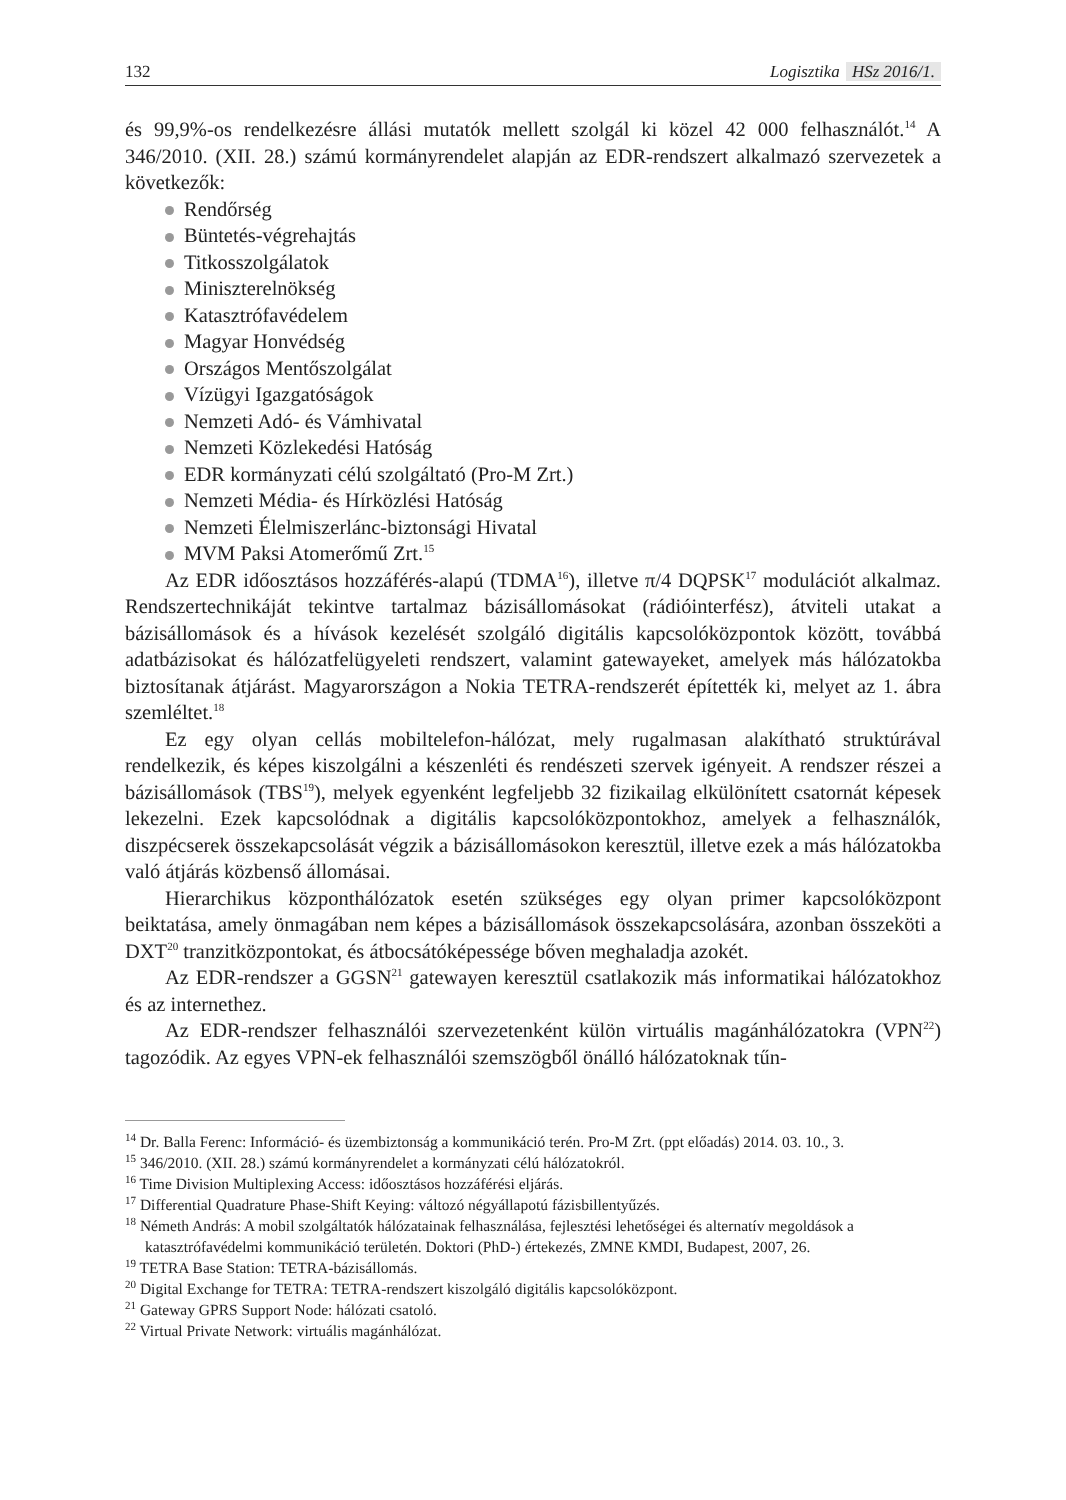132 Logisztika HSz 2016/1.
és 99,9%-os rendelkezésre állási mutatók mellett szolgál ki közel 42 000 felhasználót.<sup>14</sup> A 346/2010. (XII. 28.) számú kormányrendelet alapján az EDR-rendszert alkalmazó szervezetek a következők:
Rendőrség
Büntetés-végrehajtás
Titkosszolgálatok
Miniszterelnökség
Katasztrófavédelem
Magyar Honvédség
Országos Mentőszolgálat
Vízügyi Igazgatóságok
Nemzeti Adó- és Vámhivatal
Nemzeti Közlekedési Hatóság
EDR kormányzati célú szolgáltató (Pro-M Zrt.)
Nemzeti Média- és Hírközlési Hatóság
Nemzeti Élelmiszerlánc-biztonsági Hivatal
MVM Paksi Atomerőmű Zrt.<sup>15</sup>
Az EDR időosztásos hozzáférés-alapú (TDMA<sup>16</sup>), illetve π/4 DQPSK<sup>17</sup> modulációt alkalmaz. Rendszertechnikáját tekintve tartalmaz bázisállomásokat (rádióinterfész), átviteli utakat a bázisállomások és a hívások kezelését szolgáló digitális kapcsolóközpontok között, továbbá adatbázisokat és hálózatfelügyeleti rendszert, valamint gatewayeket, amelyek más hálózatokba biztosítanak átjárást. Magyarországon a Nokia TETRA-rendszerét építették ki, melyet az 1. ábra szemléltet.<sup>18</sup>
Ez egy olyan cellás mobiltelefon-hálózat, mely rugalmasan alakítható struktúrával rendelkezik, és képes kiszolgálni a készenléti és rendészeti szervek igényeit. A rendszer részei a bázisállomások (TBS<sup>19</sup>), melyek egyenként legfeljebb 32 fizikailag elkülönített csatornát képesek lekezelni. Ezek kapcsolódnak a digitális kapcsolóközpontokhoz, amelyek a felhasználók, diszpécserek összekapcsolását végzik a bázisállomásokon keresztül, illetve ezek a más hálózatokba való átjárás közbenső állomásai.
Hierarchikus központhálózatok esetén szükséges egy olyan primer kapcsolóközpont beiktatása, amely önmagában nem képes a bázisállomások összekapcsolására, azonban összeköti a DXT<sup>20</sup> tranzitközpontokat, és átbocsátóképessége bőven meghaladja azokét.
Az EDR-rendszer a GGSN<sup>21</sup> gatewayen keresztül csatlakozik más informatikai hálózatokhoz és az internethez.
Az EDR-rendszer felhasználói szervezetenként külön virtuális magánhálózatokra (VPN<sup>22</sup>) tagozódik. Az egyes VPN-ek felhasználói szemszögből önálló hálózatoknak tűn-
<sup>14</sup> Dr. Balla Ferenc: Információ- és üzembiztonság a kommunikáció terén. Pro-M Zrt. (ppt előadás) 2014. 03. 10., 3.
<sup>15</sup> 346/2010. (XII. 28.) számú kormányrendelet a kormányzati célú hálózatokról.
<sup>16</sup> Time Division Multiplexing Access: időosztásos hozzáférési eljárás.
<sup>17</sup> Differential Quadrature Phase-Shift Keying: változó négyállapotú fázisbillentyűzés.
<sup>18</sup> Németh András: A mobil szolgáltatók hálózatainak felhasználása, fejlesztési lehetőségei és alternatív megoldások a katasztrófavédelmi kommunikáció területén. Doktori (PhD-) értekezés, ZMNE KMDI, Budapest, 2007, 26.
<sup>19</sup> TETRA Base Station: TETRA-bázisállomás.
<sup>20</sup> Digital Exchange for TETRA: TETRA-rendszert kiszolgáló digitális kapcsolóközpont.
<sup>21</sup> Gateway GPRS Support Node: hálózati csatoló.
<sup>22</sup> Virtual Private Network: virtuális magánhálózat.